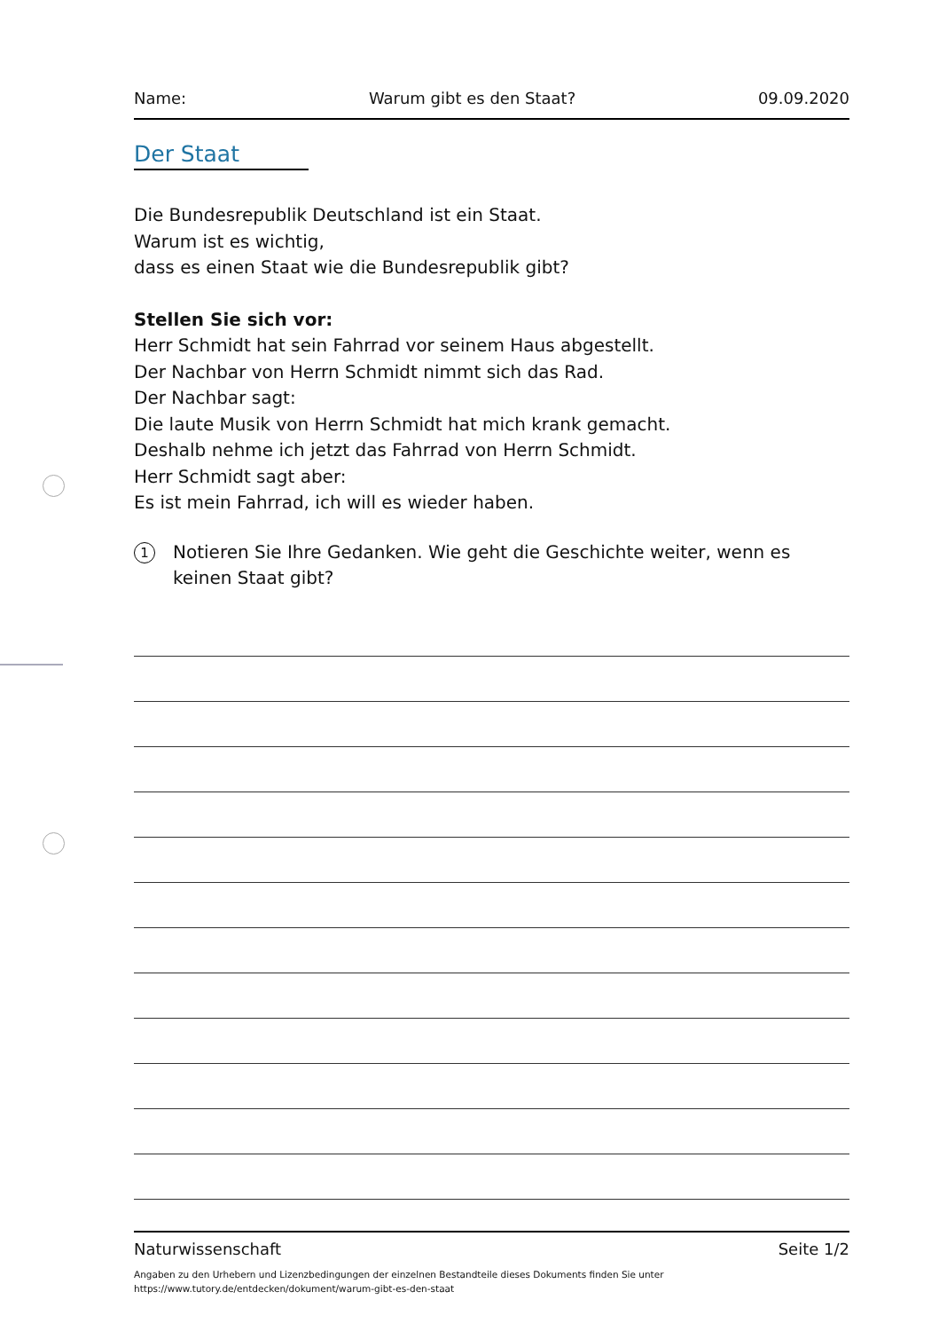Name: Warum gibt es den Staat? 09.09.2020
Der Staat
Die Bundesrepublik Deutschland ist ein Staat.
Warum ist es wichtig,
dass es einen Staat wie die Bundesrepublik gibt?
Stellen Sie sich vor:
Herr Schmidt hat sein Fahrrad vor seinem Haus abgestellt.
Der Nachbar von Herrn Schmidt nimmt sich das Rad.
Der Nachbar sagt:
Die laute Musik von Herrn Schmidt hat mich krank gemacht.
Deshalb nehme ich jetzt das Fahrrad von Herrn Schmidt.
Herr Schmidt sagt aber:
Es ist mein Fahrrad, ich will es wieder haben.
1
Notieren Sie Ihre Gedanken. Wie geht die Geschichte weiter, wenn es keinen Staat gibt?
Naturwissenschaft Seite 1/2
Angaben zu den Urhebern und Lizenzbedingungen der einzelnen Bestandteile dieses Dokuments finden Sie unter
https://www.tutory.de/entdecken/dokument/warum-gibt-es-den-staat